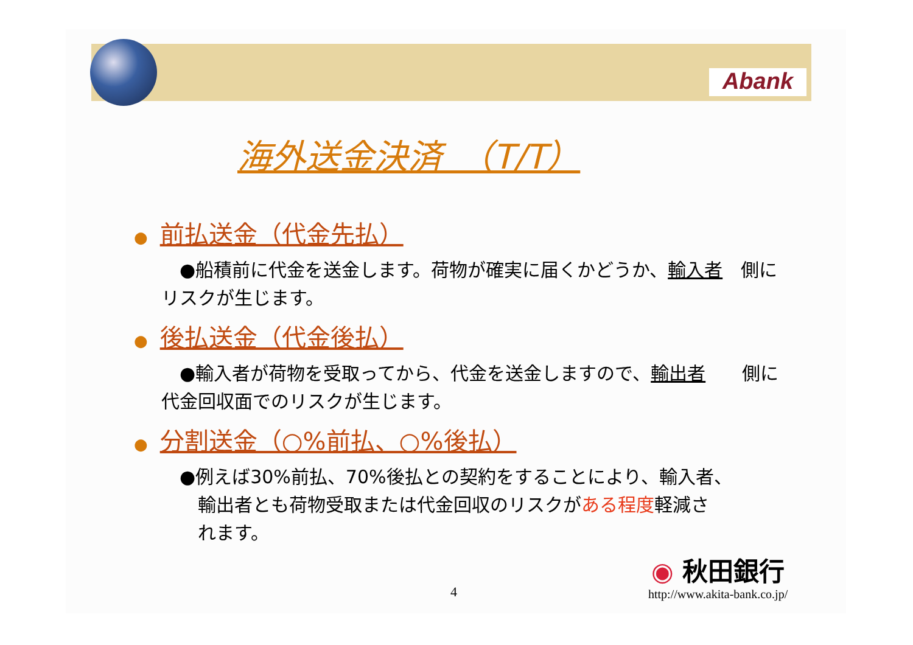Abank
海外送金決済　（T/T）
● 前払送金（代金先払）
　●船積前に代金を送金します。荷物が確実に届くかどうか、輸入者　側にリスクが生じます。
● 後払送金（代金後払）
　●輸入者が荷物を受取ってから、代金を送金しますので、輸出者　　側に代金回収面でのリスクが生じます。
● 分割送金（○%前払、○%後払）
　●例えば30%前払、70%後払との契約をすることにより、輸入者、
　　輸出者とも荷物受取または代金回収のリスクがある程度軽減さ
　　れます。
4
◉ 秋田銀行
http://www.akita-bank.co.jp/